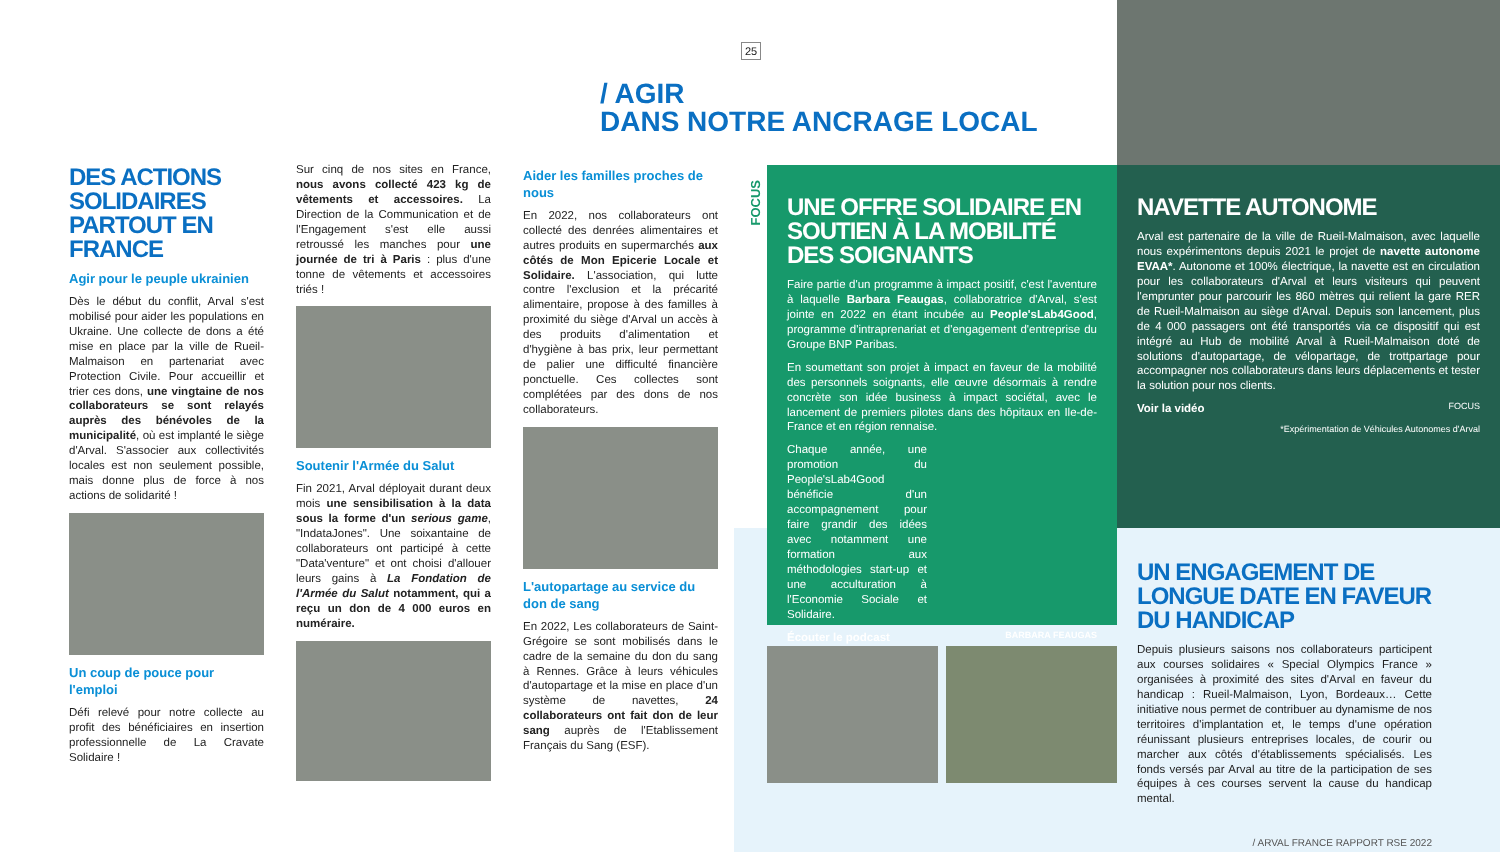25
/ AGIR
DANS NOTRE ANCRAGE LOCAL
DES ACTIONS SOLIDAIRES PARTOUT EN FRANCE
Agir pour le peuple ukrainien
Dès le début du conflit, Arval s'est mobilisé pour aider les populations en Ukraine. Une collecte de dons a été mise en place par la ville de Rueil-Malmaison en partenariat avec Protection Civile. Pour accueillir et trier ces dons, une vingtaine de nos collaborateurs se sont relayés auprès des bénévoles de la municipalité, où est implanté le siège d'Arval. S'associer aux collectivités locales est non seulement possible, mais donne plus de force à nos actions de solidarité !
Un coup de pouce pour l'emploi
Défi relevé pour notre collecte au profit des bénéficiaires en insertion professionnelle de La Cravate Solidaire !
Sur cinq de nos sites en France, nous avons collecté 423 kg de vêtements et accessoires. La Direction de la Communication et de l'Engagement s'est elle aussi retroussé les manches pour une journée de tri à Paris : plus d'une tonne de vêtements et accessoires triés !
Soutenir l'Armée du Salut
Fin 2021, Arval déployait durant deux mois une sensibilisation à la data sous la forme d'un serious game, "IndataJones". Une soixantaine de collaborateurs ont participé à cette "Data'venture" et ont choisi d'allouer leurs gains à La Fondation de l'Armée du Salut notamment, qui a reçu un don de 4 000 euros en numéraire.
Aider les familles proches de nous
En 2022, nos collaborateurs ont collecté des denrées alimentaires et autres produits en supermarchés aux côtés de Mon Epicerie Locale et Solidaire. L'association, qui lutte contre l'exclusion et la précarité alimentaire, propose à des familles à proximité du siège d'Arval un accès à des produits d'alimentation et d'hygiène à bas prix, leur permettant de palier une difficulté financière ponctuelle. Ces collectes sont complétées par des dons de nos collaborateurs.
L'autopartage au service du don de sang
En 2022, Les collaborateurs de Saint-Grégoire se sont mobilisés dans le cadre de la semaine du don du sang à Rennes. Grâce à leurs véhicules d'autopartage et la mise en place d'un système de navettes, 24 collaborateurs ont fait don de leur sang auprès de l'Etablissement Français du Sang (ESF).
FOCUS
UNE OFFRE SOLIDAIRE EN SOUTIEN À LA MOBILITÉ DES SOIGNANTS
Faire partie d'un programme à impact positif, c'est l'aventure à laquelle Barbara Feaugas, collaboratrice d'Arval, s'est jointe en 2022 en étant incubée au People'sLab4Good, programme d'intraprenariat et d'engagement d'entreprise du Groupe BNP Paribas.
En soumettant son projet à impact en faveur de la mobilité des personnels soignants, elle œuvre désormais à rendre concrète son idée business à impact sociétal, avec le lancement de premiers pilotes dans des hôpitaux en Ile-de-France et en région rennaise.
Chaque année, une promotion du People'sLab4Good bénéficie d'un accompagnement pour faire grandir des idées avec notamment une formation aux méthodologies start-up et une acculturation à l'Economie Sociale et Solidaire.
Écouter le podcast BARBARA FEAUGAS
NAVETTE AUTONOME
Arval est partenaire de la ville de Rueil-Malmaison, avec laquelle nous expérimentons depuis 2021 le projet de navette autonome EVAA*. Autonome et 100% électrique, la navette est en circulation pour les collaborateurs d'Arval et leurs visiteurs qui peuvent l'emprunter pour parcourir les 860 mètres qui relient la gare RER de Rueil-Malmaison au siège d'Arval. Depuis son lancement, plus de 4 000 passagers ont été transportés via ce dispositif qui est intégré au Hub de mobilité Arval à Rueil-Malmaison doté de solutions d'autopartage, de vélopartage, de trottpartage pour accompagner nos collaborateurs dans leurs déplacements et tester la solution pour nos clients.
Voir la vidéo FOCUS
*Expérimentation de Véhicules Autonomes d'Arval
UN ENGAGEMENT DE LONGUE DATE EN FAVEUR DU HANDICAP
Depuis plusieurs saisons nos collaborateurs participent aux courses solidaires « Special Olympics France » organisées à proximité des sites d'Arval en faveur du handicap : Rueil-Malmaison, Lyon, Bordeaux… Cette initiative nous permet de contribuer au dynamisme de nos territoires d'implantation et, le temps d'une opération réunissant plusieurs entreprises locales, de courir ou marcher aux côtés d'établissements spécialisés. Les fonds versés par Arval au titre de la participation de ses équipes à ces courses servent la cause du handicap mental.
/ ARVAL FRANCE RAPPORT RSE 2022